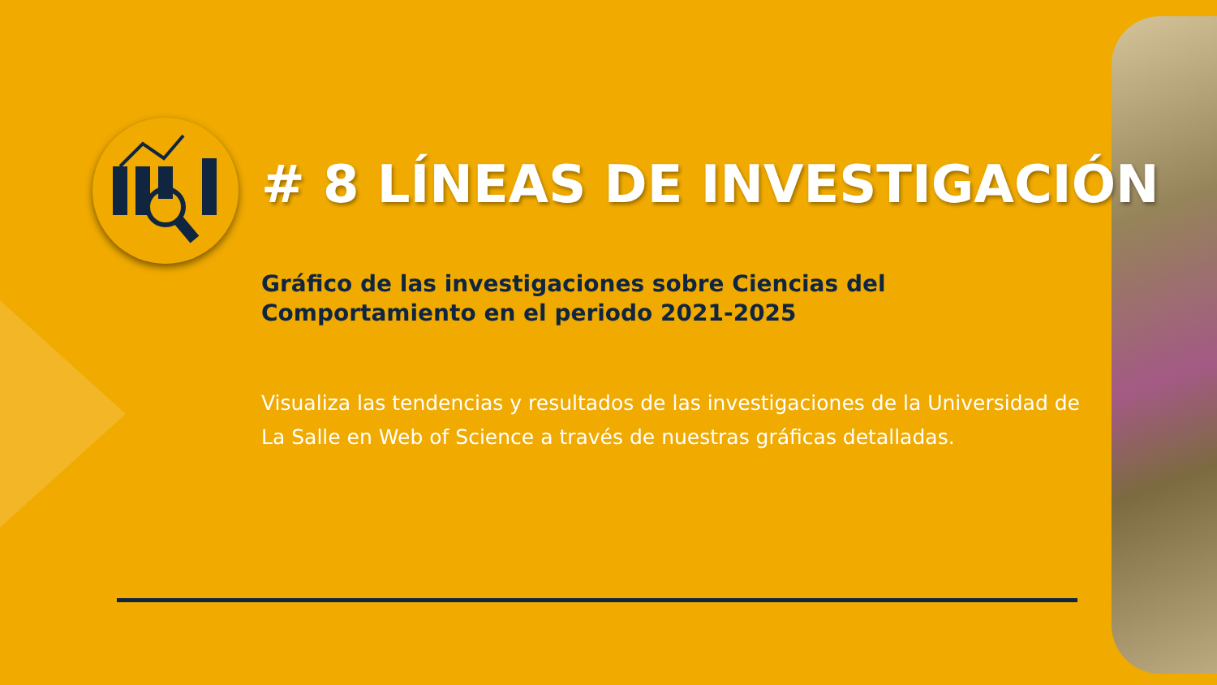# 8 LÍNEAS DE INVESTIGACIÓN
Gráfico de las investigaciones sobre Ciencias del Comportamiento en el periodo 2021-2025
Visualiza las tendencias y resultados de las investigaciones de la Universidad de La Salle en Web of Science a través de nuestras gráficas detalladas.